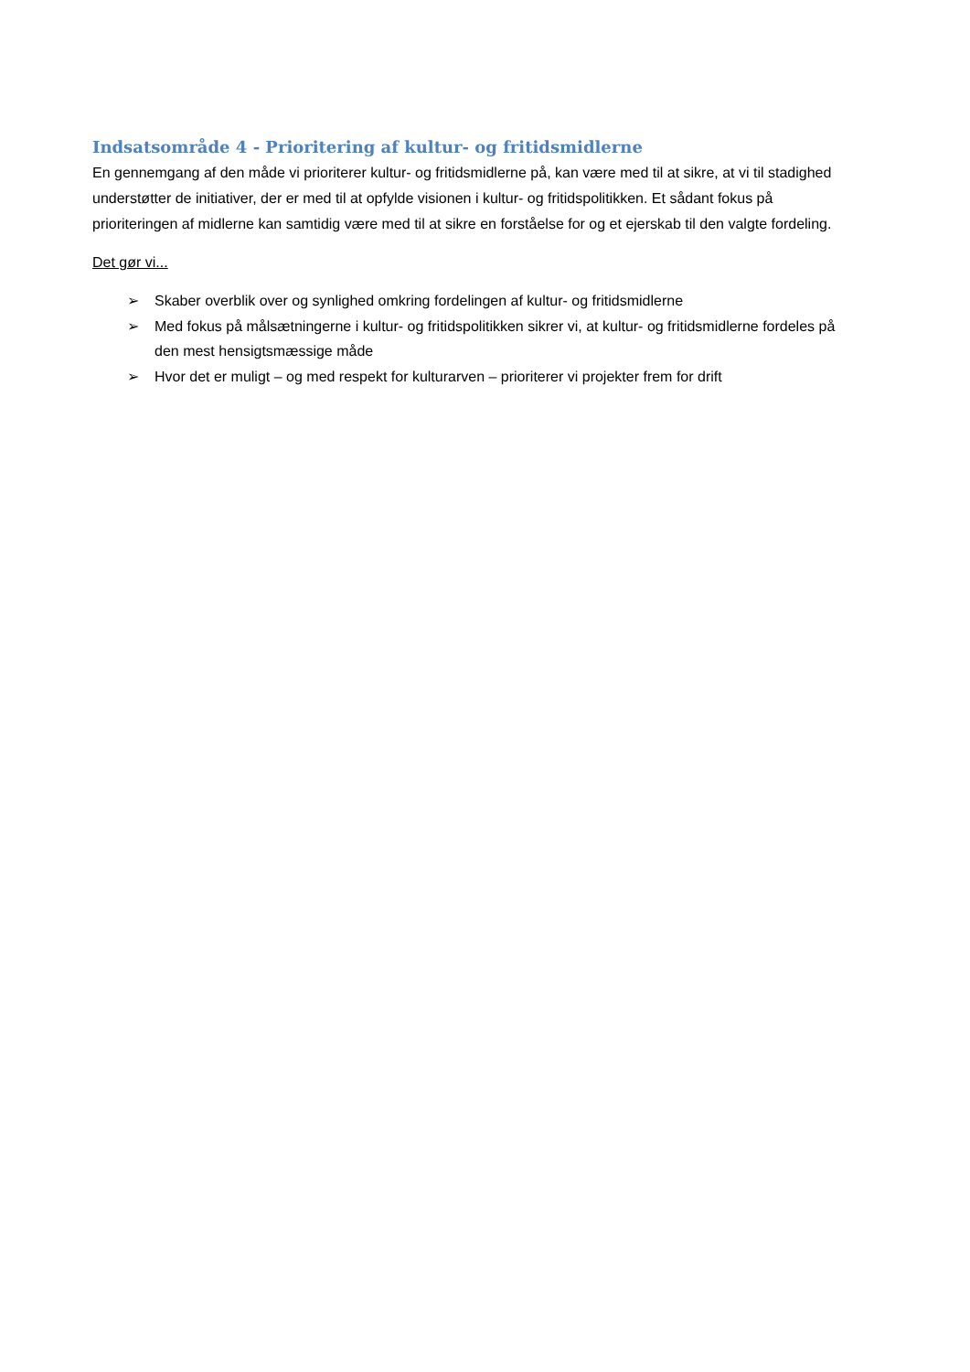Indsatsområde 4 - Prioritering af kultur- og fritidsmidlerne
En gennemgang af den måde vi prioriterer kultur- og fritidsmidlerne på, kan være med til at sikre, at vi til stadighed understøtter de initiativer, der er med til at opfylde visionen i kultur- og fritidspolitikken. Et sådant fokus på prioriteringen af midlerne kan samtidig være med til at sikre en forståelse for og et ejerskab til den valgte fordeling.
Det gør vi...
➢ Skaber overblik over og synlighed omkring fordelingen af kultur- og fritidsmidlerne
➢ Med fokus på målsætningerne i kultur- og fritidspolitikken sikrer vi, at kultur- og fritidsmidlerne fordeles på den mest hensigtsmæssige måde
➢ Hvor det er muligt – og med respekt for kulturarven – prioriterer vi projekter frem for drift